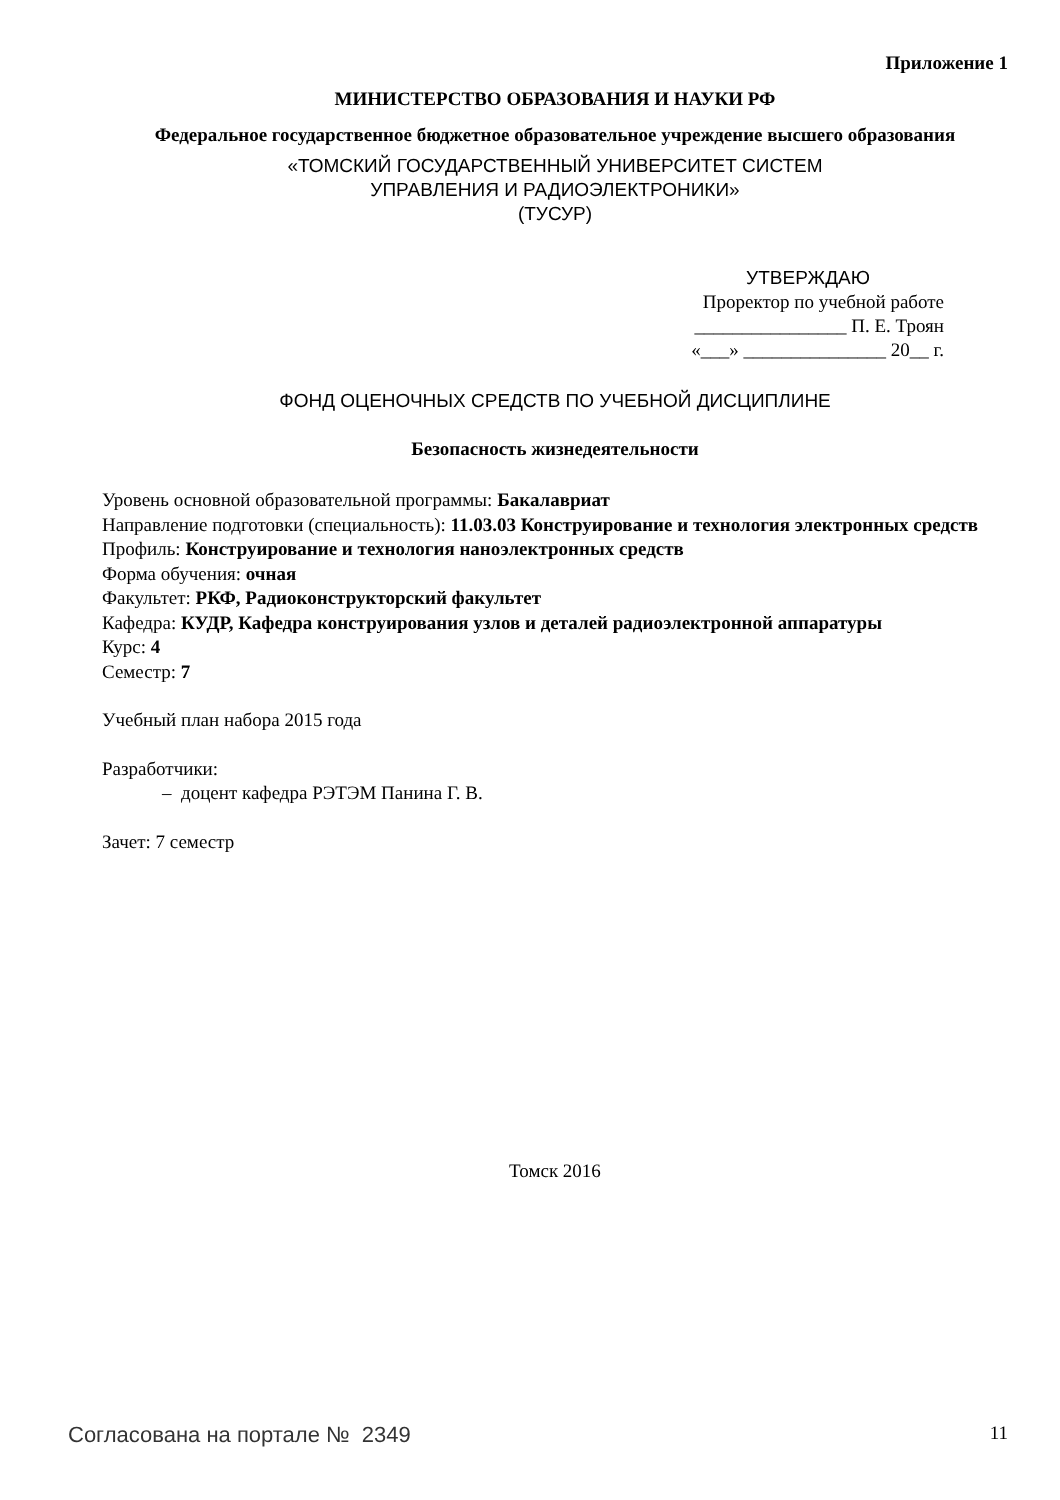Приложение 1
МИНИСТЕРСТВО ОБРАЗОВАНИЯ И НАУКИ РФ
Федеральное государственное бюджетное образовательное учреждение высшего образования
«ТОМСКИЙ ГОСУДАРСТВЕННЫЙ УНИВЕРСИТЕТ СИСТЕМ
УПРАВЛЕНИЯ И РАДИОЭЛЕКТРОНИКИ»
(ТУСУР)
УТВЕРЖДАЮ
Проректор по учебной работе
________________ П. Е. Троян
«___» _______________ 20__ г.
ФОНД ОЦЕНОЧНЫХ СРЕДСТВ ПО УЧЕБНОЙ ДИСЦИПЛИНЕ
Безопасность жизнедеятельности
Уровень основной образовательной программы: Бакалавриат
Направление подготовки (специальность): 11.03.03 Конструирование и технология электронных средств
Профиль: Конструирование и технология наноэлектронных средств
Форма обучения: очная
Факультет: РКФ, Радиоконструкторский факультет
Кафедра: КУДР, Кафедра конструирования узлов и деталей радиоэлектронной аппаратуры
Курс: 4
Семестр: 7
Учебный план набора 2015 года
Разработчики:
– доцент кафедра РЭТЭМ Панина Г. В.
Зачет: 7 семестр
Томск 2016
Согласована на портале № 2349 11